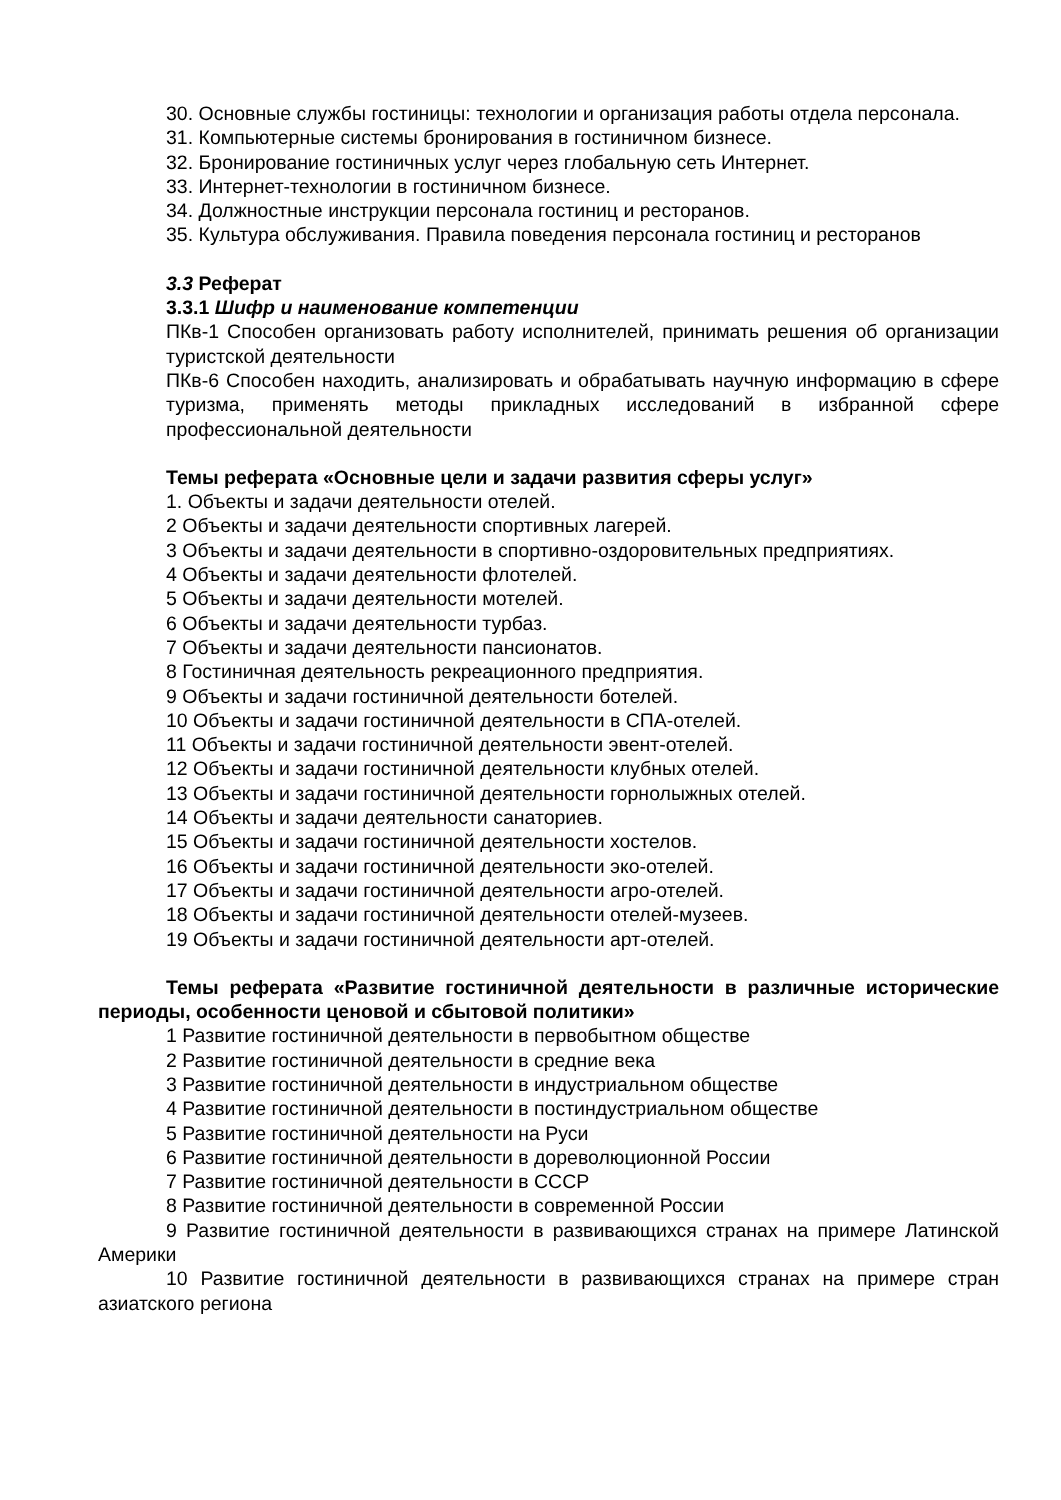30. Основные службы гостиницы: технологии и организация работы отдела персонала.
31. Компьютерные системы бронирования в гостиничном бизнесе.
32. Бронирование гостиничных услуг через глобальную сеть Интернет.
33. Интернет-технологии в гостиничном бизнесе.
34. Должностные инструкции персонала гостиниц и ресторанов.
35. Культура обслуживания. Правила поведения персонала гостиниц и ресторанов
3.3 Реферат
3.3.1 Шифр и наименование компетенции
ПКв-1 Способен организовать работу исполнителей, принимать решения об организации туристской деятельности
ПКв-6 Способен находить, анализировать и обрабатывать научную информацию в сфере туризма, применять методы прикладных исследований в избранной сфере профессиональной деятельности
Темы реферата «Основные цели и задачи развития сферы услуг»
1. Объекты и задачи деятельности отелей.
2 Объекты и задачи деятельности спортивных лагерей.
3 Объекты и задачи деятельности в спортивно-оздоровительных предприятиях.
4 Объекты и задачи деятельности флотелей.
5 Объекты и задачи деятельности мотелей.
6 Объекты и задачи деятельности турбаз.
7 Объекты и задачи деятельности пансионатов.
8 Гостиничная деятельность рекреационного предприятия.
9 Объекты и задачи гостиничной деятельности ботелей.
10 Объекты и задачи гостиничной деятельности в СПА-отелей.
11 Объекты и задачи гостиничной деятельности эвент-отелей.
12 Объекты и задачи гостиничной деятельности клубных отелей.
13 Объекты и задачи гостиничной деятельности горнолыжных отелей.
14 Объекты и задачи деятельности санаториев.
15 Объекты и задачи гостиничной деятельности хостелов.
16 Объекты и задачи гостиничной деятельности эко-отелей.
17 Объекты и задачи гостиничной деятельности агро-отелей.
18 Объекты и задачи гостиничной деятельности отелей-музеев.
19 Объекты и задачи гостиничной деятельности арт-отелей.
Темы реферата «Развитие гостиничной деятельности в различные исторические периоды, особенности ценовой и сбытовой политики»
1 Развитие гостиничной деятельности в первобытном обществе
2 Развитие гостиничной деятельности в средние века
3 Развитие гостиничной деятельности в индустриальном обществе
4 Развитие гостиничной деятельности в постиндустриальном обществе
5 Развитие гостиничной деятельности на Руси
6 Развитие гостиничной деятельности в дореволюционной России
7 Развитие гостиничной деятельности в СССР
8 Развитие гостиничной деятельности в современной России
9 Развитие гостиничной деятельности в развивающихся странах на примере Латинской Америки
10 Развитие гостиничной деятельности в развивающихся странах на примере стран азиатского региона